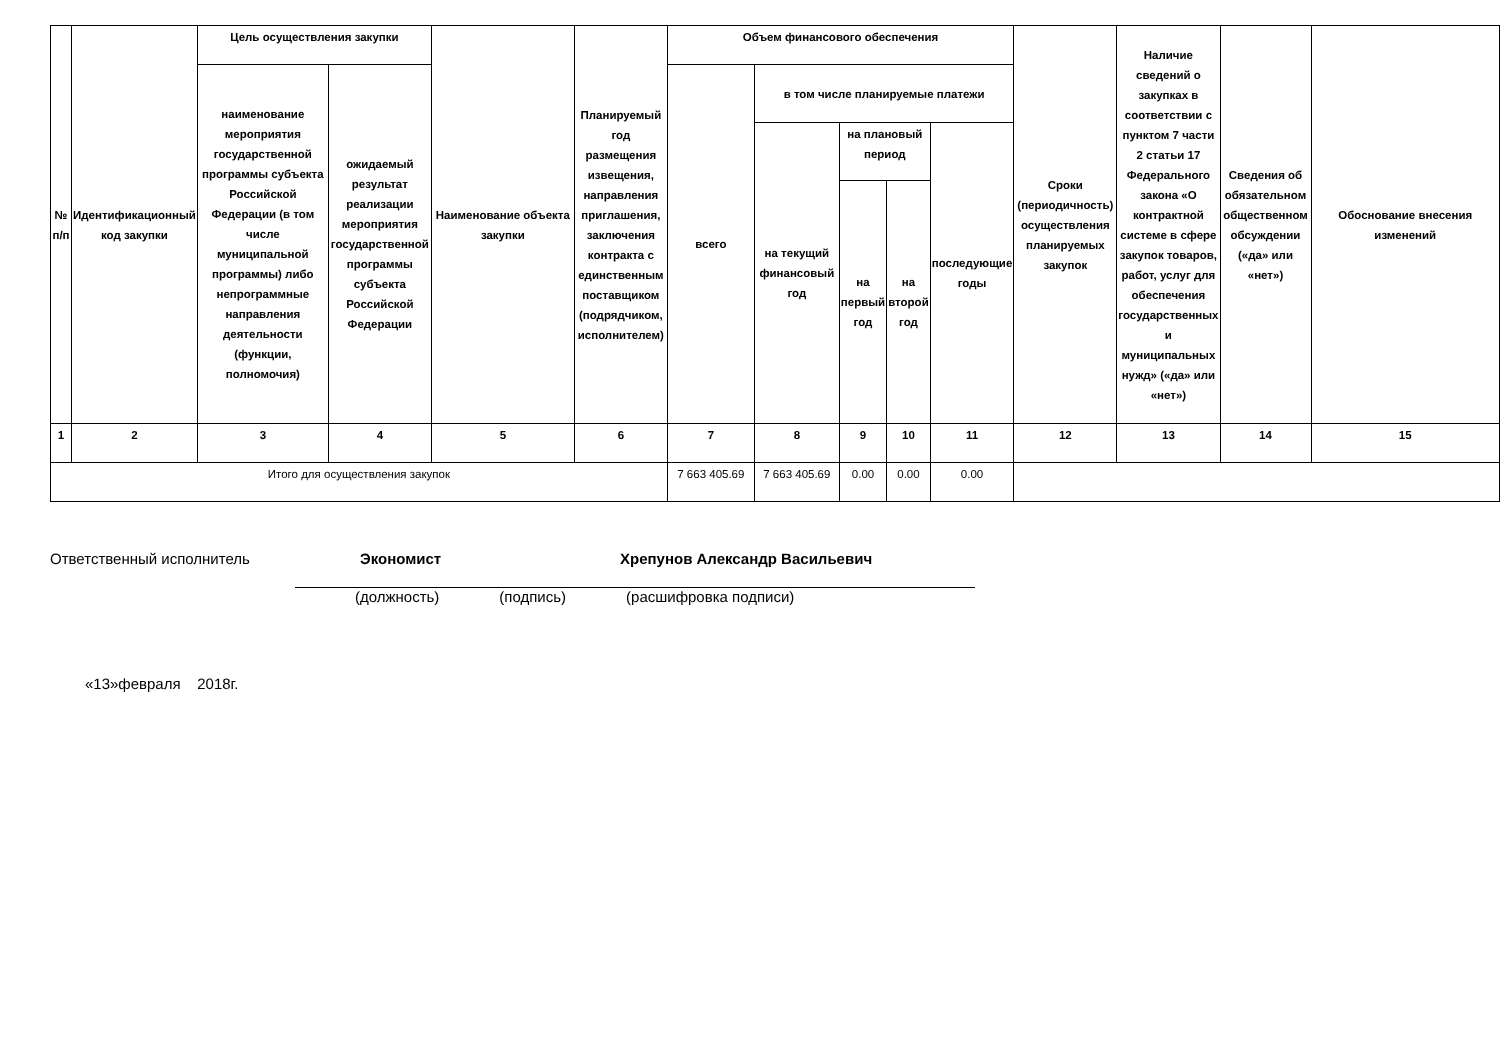| № п/п | Идентификационный код закупки | Цель осуществления закупки | | Наименование объекта закупки | Планируемый год размещения извещения, направления приглашения, заключения контракта с единственным поставщиком (подрядчиком, исполнителем) | Объем финансового обеспечения | | | | | Сроки (периодичность) осуществления планируемых закупок | Наличие сведений о закупках в соответствии с пунктом 7 части 2 статьи 17 Федерального закона «О контрактной системе в сфере закупок товаров, работ, услуг для обеспечения государственных и муниципальных нужд» («да» или «нет») | Сведения об обязательном общественном обсуждении («да» или «нет») | Обоснование внесения изменений |
| --- | --- | --- | --- | --- | --- | --- | --- | --- | --- | --- | --- | --- | --- | --- |
| | | наименование мероприятия государственной программы субъекта Российской Федерации (в том числе муниципальной программы) либо непрограммные направления деятельности (функции, полномочия) | ожидаемый результат реализации мероприятия государственной программы субъекта Российской Федерации | | | всего | в том числе планируемые платежи | | | | | | | |
| | | | | | | | на текущий финансовый год | на плановый период | | последующие годы | | | | |
| | | | | | | | | на первый год | на второй год | | | | | |
| 1 | 2 | 3 | 4 | 5 | 6 | 7 | 8 | 9 | 10 | 11 | 12 | 13 | 14 | 15 |
| Итого для осуществления закупок | | | | | | 7 663 405.69 | 7 663 405.69 | 0.00 | 0.00 | 0.00 | | | | |
Ответственный исполнитель Экономист Хрепунов Александр Васильевич
(должность) (подпись) (расшифровка подписи)
«13»февраля 2018г.